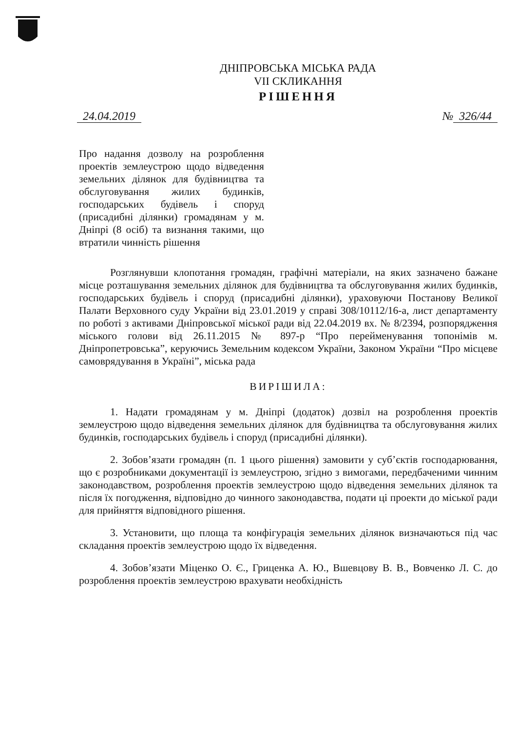ДНІПРОВСЬКА МІСЬКА РАДА
VII СКЛИКАННЯ
РІШЕННЯ
24.04.2019 № 326/44
Про надання дозволу на розроблення проектів землеустрою щодо відведення земельних ділянок для будівництва та обслуговування жилих будинків, господарських будівель і споруд (присадибні ділянки) громадянам у м. Дніпрі (8 осіб) та визнання такими, що втратили чинність рішення
Розглянувши клопотання громадян, графічні матеріали, на яких зазначено бажане місце розташування земельних ділянок для будівництва та обслуговування жилих будинків, господарських будівель і споруд (присадибні ділянки), ураховуючи Постанову Великої Палати Верховного суду України від 23.01.2019 у справі 308/10112/16-а, лист департаменту по роботі з активами Дніпровської міської ради від 22.04.2019 вх. № 8/2394, розпорядження міського голови від 26.11.2015 № 897-р “Про перейменування топонімів м. Дніпропетровська”, керуючись Земельним кодексом України, Законом України “Про місцеве самоврядування в Україні”, міська рада
ВИРІШИЛА:
1. Надати громадянам у м. Дніпрі (додаток) дозвіл на розроблення проектів землеустрою щодо відведення земельних ділянок для будівництва та обслуговування жилих будинків, господарських будівель і споруд (присадибні ділянки).
2. Зобов’язати громадян (п. 1 цього рішення) замовити у суб’єктів господарювання, що є розробниками документації із землеустрою, згідно з вимогами, передбаченими чинним законодавством, розроблення проектів землеустрою щодо відведення земельних ділянок та після їх погодження, відповідно до чинного законодавства, подати ці проекти до міської ради для прийняття відповідного рішення.
3. Установити, що площа та конфігурація земельних ділянок визначаються під час складання проектів землеустрою щодо їх відведення.
4. Зобов’язати Міценко О. Є., Гриценка А. Ю., Вшевцову В. В., Вовченко Л. С. до розроблення проектів землеустрою врахувати необхідність